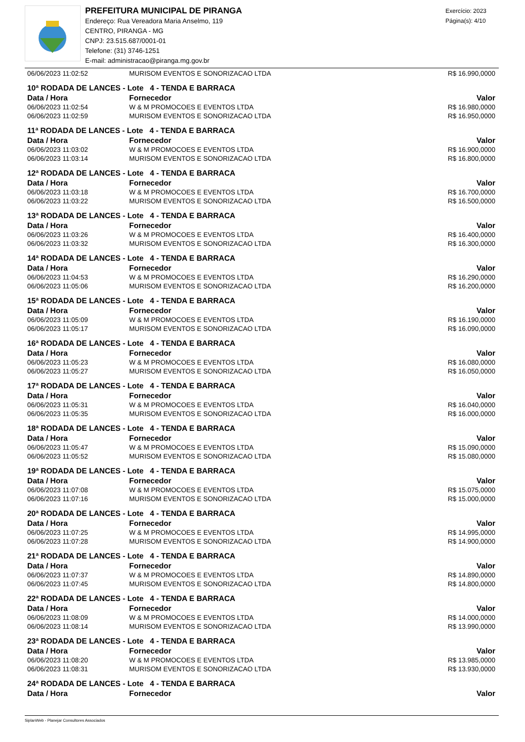PREFEITURA MUNICIPAL DE PIRANGA
Endereço: Rua Vereadora Maria Anselmo, 119
CENTRO, PIRANGA - MG
CNPJ: 23.515.687/0001-01
Telefone: (31) 3746-1251
E-mail: administracao@piranga.mg.gov.br
Exercício: 2023
Página(s): 4/10
| 06/06/2023 11:02:52 | MURISOM EVENTOS E SONORIZACAO LTDA | R$ 16.990,0000 |
| 10ª RODADA DE LANCES - Lote 4 - TENDA E BARRACA | | |
| Data / Hora | Fornecedor | Valor |
| 06/06/2023 11:02:54 | W & M PROMOCOES E EVENTOS LTDA | R$ 16.980,0000 |
| 06/06/2023 11:02:59 | MURISOM EVENTOS E SONORIZACAO LTDA | R$ 16.950,0000 |
| 11ª RODADA DE LANCES - Lote 4 - TENDA E BARRACA | | |
| Data / Hora | Fornecedor | Valor |
| 06/06/2023 11:03:02 | W & M PROMOCOES E EVENTOS LTDA | R$ 16.900,0000 |
| 06/06/2023 11:03:14 | MURISOM EVENTOS E SONORIZACAO LTDA | R$ 16.800,0000 |
| 12ª RODADA DE LANCES - Lote 4 - TENDA E BARRACA | | |
| Data / Hora | Fornecedor | Valor |
| 06/06/2023 11:03:18 | W & M PROMOCOES E EVENTOS LTDA | R$ 16.700,0000 |
| 06/06/2023 11:03:22 | MURISOM EVENTOS E SONORIZACAO LTDA | R$ 16.500,0000 |
| 13ª RODADA DE LANCES - Lote 4 - TENDA E BARRACA | | |
| Data / Hora | Fornecedor | Valor |
| 06/06/2023 11:03:26 | W & M PROMOCOES E EVENTOS LTDA | R$ 16.400,0000 |
| 06/06/2023 11:03:32 | MURISOM EVENTOS E SONORIZACAO LTDA | R$ 16.300,0000 |
| 14ª RODADA DE LANCES - Lote 4 - TENDA E BARRACA | | |
| Data / Hora | Fornecedor | Valor |
| 06/06/2023 11:04:53 | W & M PROMOCOES E EVENTOS LTDA | R$ 16.290,0000 |
| 06/06/2023 11:05:06 | MURISOM EVENTOS E SONORIZACAO LTDA | R$ 16.200,0000 |
| 15ª RODADA DE LANCES - Lote 4 - TENDA E BARRACA | | |
| Data / Hora | Fornecedor | Valor |
| 06/06/2023 11:05:09 | W & M PROMOCOES E EVENTOS LTDA | R$ 16.190,0000 |
| 06/06/2023 11:05:17 | MURISOM EVENTOS E SONORIZACAO LTDA | R$ 16.090,0000 |
| 16ª RODADA DE LANCES - Lote 4 - TENDA E BARRACA | | |
| Data / Hora | Fornecedor | Valor |
| 06/06/2023 11:05:23 | W & M PROMOCOES E EVENTOS LTDA | R$ 16.080,0000 |
| 06/06/2023 11:05:27 | MURISOM EVENTOS E SONORIZACAO LTDA | R$ 16.050,0000 |
| 17ª RODADA DE LANCES - Lote 4 - TENDA E BARRACA | | |
| Data / Hora | Fornecedor | Valor |
| 06/06/2023 11:05:31 | W & M PROMOCOES E EVENTOS LTDA | R$ 16.040,0000 |
| 06/06/2023 11:05:35 | MURISOM EVENTOS E SONORIZACAO LTDA | R$ 16.000,0000 |
| 18ª RODADA DE LANCES - Lote 4 - TENDA E BARRACA | | |
| Data / Hora | Fornecedor | Valor |
| 06/06/2023 11:05:47 | W & M PROMOCOES E EVENTOS LTDA | R$ 15.090,0000 |
| 06/06/2023 11:05:52 | MURISOM EVENTOS E SONORIZACAO LTDA | R$ 15.080,0000 |
| 19ª RODADA DE LANCES - Lote 4 - TENDA E BARRACA | | |
| Data / Hora | Fornecedor | Valor |
| 06/06/2023 11:07:08 | W & M PROMOCOES E EVENTOS LTDA | R$ 15.075,0000 |
| 06/06/2023 11:07:16 | MURISOM EVENTOS E SONORIZACAO LTDA | R$ 15.000,0000 |
| 20ª RODADA DE LANCES - Lote 4 - TENDA E BARRACA | | |
| Data / Hora | Fornecedor | Valor |
| 06/06/2023 11:07:25 | W & M PROMOCOES E EVENTOS LTDA | R$ 14.995,0000 |
| 06/06/2023 11:07:28 | MURISOM EVENTOS E SONORIZACAO LTDA | R$ 14.900,0000 |
| 21ª RODADA DE LANCES - Lote 4 - TENDA E BARRACA | | |
| Data / Hora | Fornecedor | Valor |
| 06/06/2023 11:07:37 | W & M PROMOCOES E EVENTOS LTDA | R$ 14.890,0000 |
| 06/06/2023 11:07:45 | MURISOM EVENTOS E SONORIZACAO LTDA | R$ 14.800,0000 |
| 22ª RODADA DE LANCES - Lote 4 - TENDA E BARRACA | | |
| Data / Hora | Fornecedor | Valor |
| 06/06/2023 11:08:09 | W & M PROMOCOES E EVENTOS LTDA | R$ 14.000,0000 |
| 06/06/2023 11:08:14 | MURISOM EVENTOS E SONORIZACAO LTDA | R$ 13.990,0000 |
| 23ª RODADA DE LANCES - Lote 4 - TENDA E BARRACA | | |
| Data / Hora | Fornecedor | Valor |
| 06/06/2023 11:08:20 | W & M PROMOCOES E EVENTOS LTDA | R$ 13.985,0000 |
| 06/06/2023 11:08:31 | MURISOM EVENTOS E SONORIZACAO LTDA | R$ 13.930,0000 |
| 24ª RODADA DE LANCES - Lote 4 - TENDA E BARRACA | | |
| Data / Hora | Fornecedor | Valor |
SiplanWeb - Planejar Consultores Associados